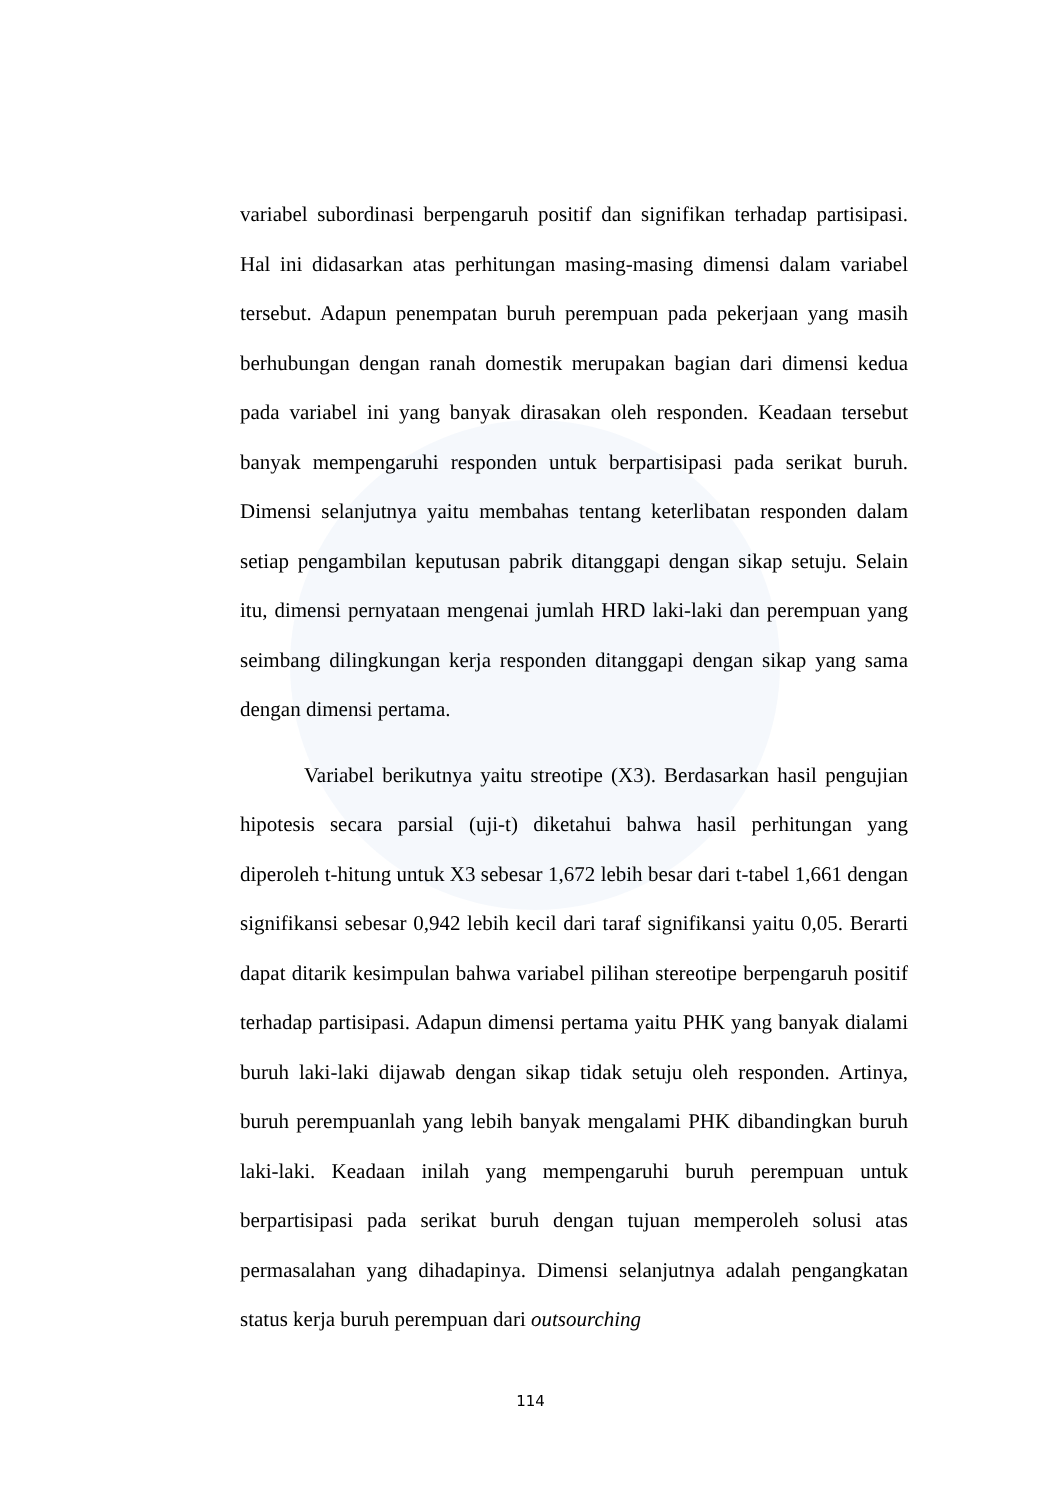variabel subordinasi berpengaruh positif dan signifikan terhadap partisipasi. Hal ini didasarkan atas perhitungan masing-masing dimensi dalam variabel tersebut. Adapun penempatan buruh perempuan pada pekerjaan yang masih berhubungan dengan ranah domestik merupakan bagian dari dimensi kedua pada variabel ini yang banyak dirasakan oleh responden. Keadaan tersebut banyak mempengaruhi responden untuk berpartisipasi pada serikat buruh. Dimensi selanjutnya yaitu membahas tentang keterlibatan responden dalam setiap pengambilan keputusan pabrik ditanggapi dengan sikap setuju. Selain itu, dimensi pernyataan mengenai jumlah HRD laki-laki dan perempuan yang seimbang dilingkungan kerja responden ditanggapi dengan sikap yang sama dengan dimensi pertama.
Variabel berikutnya yaitu streotipe (X3). Berdasarkan hasil pengujian hipotesis secara parsial (uji-t) diketahui bahwa hasil perhitungan yang diperoleh t-hitung untuk X3 sebesar 1,672 lebih besar dari t-tabel 1,661 dengan signifikansi sebesar 0,942 lebih kecil dari taraf signifikansi yaitu 0,05. Berarti dapat ditarik kesimpulan bahwa variabel pilihan stereotipe berpengaruh positif terhadap partisipasi. Adapun dimensi pertama yaitu PHK yang banyak dialami buruh laki-laki dijawab dengan sikap tidak setuju oleh responden. Artinya, buruh perempuanlah yang lebih banyak mengalami PHK dibandingkan buruh laki-laki. Keadaan inilah yang mempengaruhi buruh perempuan untuk berpartisipasi pada serikat buruh dengan tujuan memperoleh solusi atas permasalahan yang dihadapinya. Dimensi selanjutnya adalah pengangkatan status kerja buruh perempuan dari outsourching
114